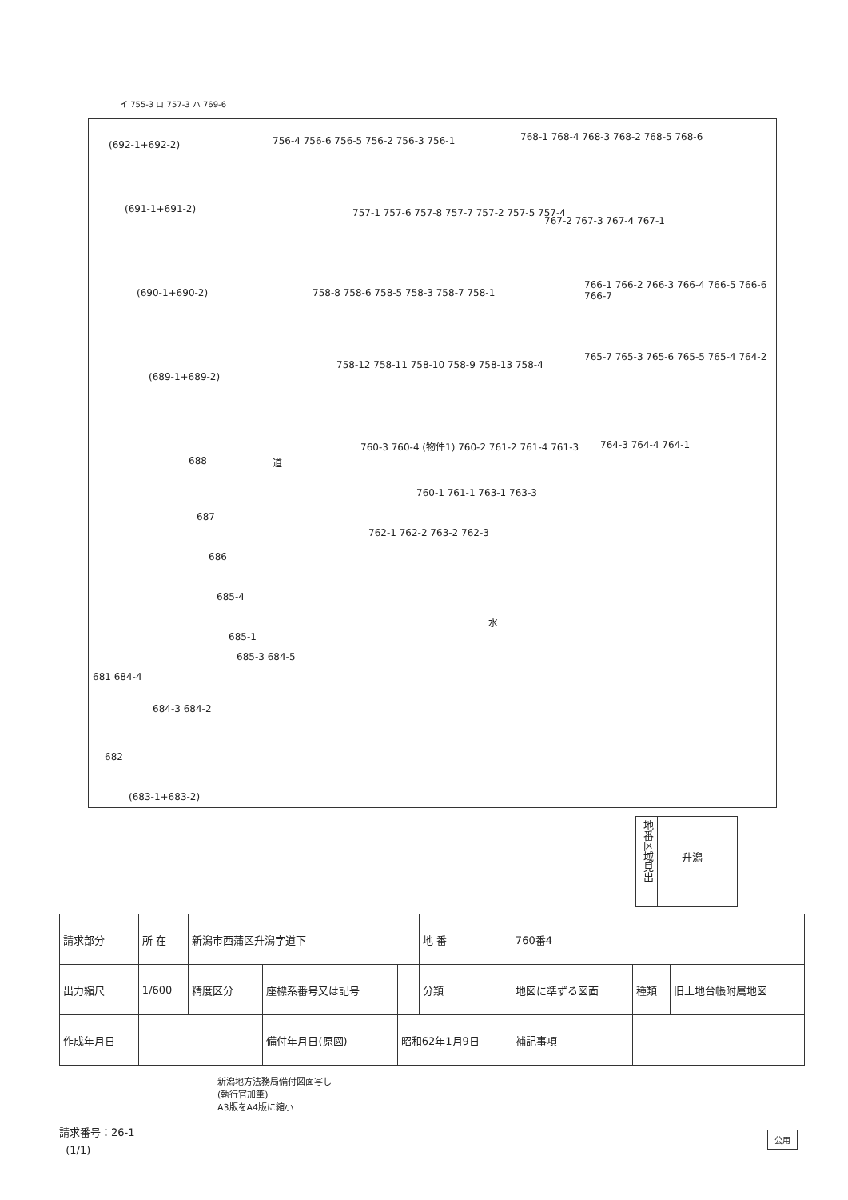イ 755-3 ロ 757-3 ハ 769-6
(692-1+692-2)
(691-1+691-2)
(690-1+690-2)
(689-1+689-2)
688
687
686
685-4
685-1
685-3 684-5
681 684-4
684-3 684-2
682
道
水
756-4 756-6 756-5 756-2 756-3 756-1 768-1 768-4 768-3 768-2 768-5 768-6
757-1 757-6 757-8 757-7 757-2 757-5 757-4
767-2 767-3 767-4 767-1
758-8 758-6 758-5 758-3 758-7 758-1
766-1 766-2 766-3 766-4 766-5 766-6 766-7
758-12 758-11 758-10 758-9 758-13 758-4
765-7 765-3 765-6 765-5 765-4 764-2
760-3 760-4 (物件1) 760-2 761-2 761-4 761-3 764-3 764-4 764-1
760-1 761-1 763-1 763-3
762-1 762-2 763-2 762-3
(683-1+683-2)
地番区域見出
升潟
| 請求部分 | 所 在 | 新潟市西蒲区升潟字道下 | | | | 地 番 | 760番4 | | |
| 出力縮尺 | 1/600 | 精度区分 | | 座標系番号又は記号 | | 分類 | 地図に準ずる図面 | 種類 | 旧土地台帳附属地図 |
| 作成年月日 | | | | 備付年月日(原図) | 昭和62年1月9日 | | 補記事項 | | |
新潟地方法務局備付図面写し
(執行官加筆)
A3版をA4版に縮小
請求番号：26-1
(1/1)
公用